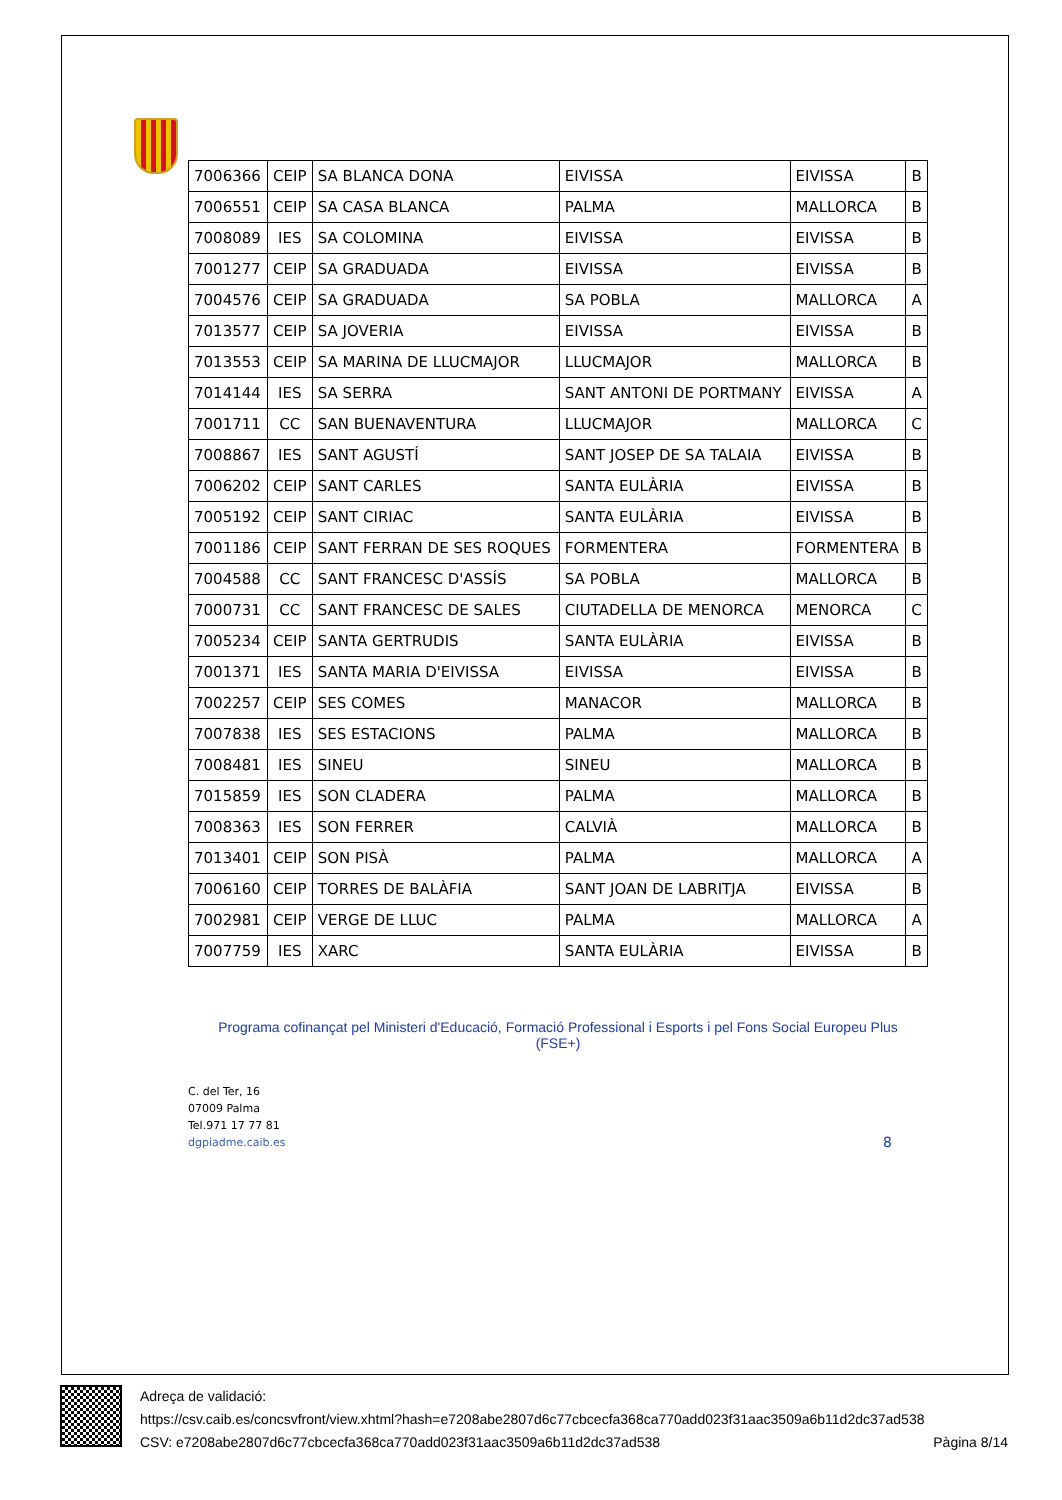| 7006366 | CEIP | SA BLANCA DONA | EIVISSA | EIVISSA | B |
| 7006551 | CEIP | SA CASA BLANCA | PALMA | MALLORCA | B |
| 7008089 | IES | SA COLOMINA | EIVISSA | EIVISSA | B |
| 7001277 | CEIP | SA GRADUADA | EIVISSA | EIVISSA | B |
| 7004576 | CEIP | SA GRADUADA | SA POBLA | MALLORCA | A |
| 7013577 | CEIP | SA JOVERIA | EIVISSA | EIVISSA | B |
| 7013553 | CEIP | SA MARINA DE LLUCMAJOR | LLUCMAJOR | MALLORCA | B |
| 7014144 | IES | SA SERRA | SANT ANTONI DE PORTMANY | EIVISSA | A |
| 7001711 | CC | SAN BUENAVENTURA | LLUCMAJOR | MALLORCA | C |
| 7008867 | IES | SANT AGUSTÍ | SANT JOSEP DE SA TALAIA | EIVISSA | B |
| 7006202 | CEIP | SANT CARLES | SANTA EULÀRIA | EIVISSA | B |
| 7005192 | CEIP | SANT CIRIAC | SANTA EULÀRIA | EIVISSA | B |
| 7001186 | CEIP | SANT FERRAN DE SES ROQUES | FORMENTERA | FORMENTERA | B |
| 7004588 | CC | SANT FRANCESC D'ASSÍS | SA POBLA | MALLORCA | B |
| 7000731 | CC | SANT FRANCESC DE SALES | CIUTADELLA DE MENORCA | MENORCA | C |
| 7005234 | CEIP | SANTA GERTRUDIS | SANTA EULÀRIA | EIVISSA | B |
| 7001371 | IES | SANTA MARIA D'EIVISSA | EIVISSA | EIVISSA | B |
| 7002257 | CEIP | SES COMES | MANACOR | MALLORCA | B |
| 7007838 | IES | SES ESTACIONS | PALMA | MALLORCA | B |
| 7008481 | IES | SINEU | SINEU | MALLORCA | B |
| 7015859 | IES | SON CLADERA | PALMA | MALLORCA | B |
| 7008363 | IES | SON FERRER | CALVIÀ | MALLORCA | B |
| 7013401 | CEIP | SON PISÀ | PALMA | MALLORCA | A |
| 7006160 | CEIP | TORRES DE BALÀFIA | SANT JOAN DE LABRITJA | EIVISSA | B |
| 7002981 | CEIP | VERGE DE LLUC | PALMA | MALLORCA | A |
| 7007759 | IES | XARC | SANTA EULÀRIA | EIVISSA | B |
Programa cofinançat pel Ministeri d'Educació, Formació Professional i Esports i pel Fons Social Europeu Plus
(FSE+)
C. del Ter, 16
07009 Palma
Tel.971 17 77 81
dgpiadme.caib.es
8
Adreça de validació:
https://csv.caib.es/concsvfront/view.xhtml?hash=e7208abe2807d6c77cbcecfa368ca770add023f31aac3509a6b11d2dc37ad538
CSV: e7208abe2807d6c77cbcecfa368ca770add023f31aac3509a6b11d2dc37ad538 Pàgina 8/14